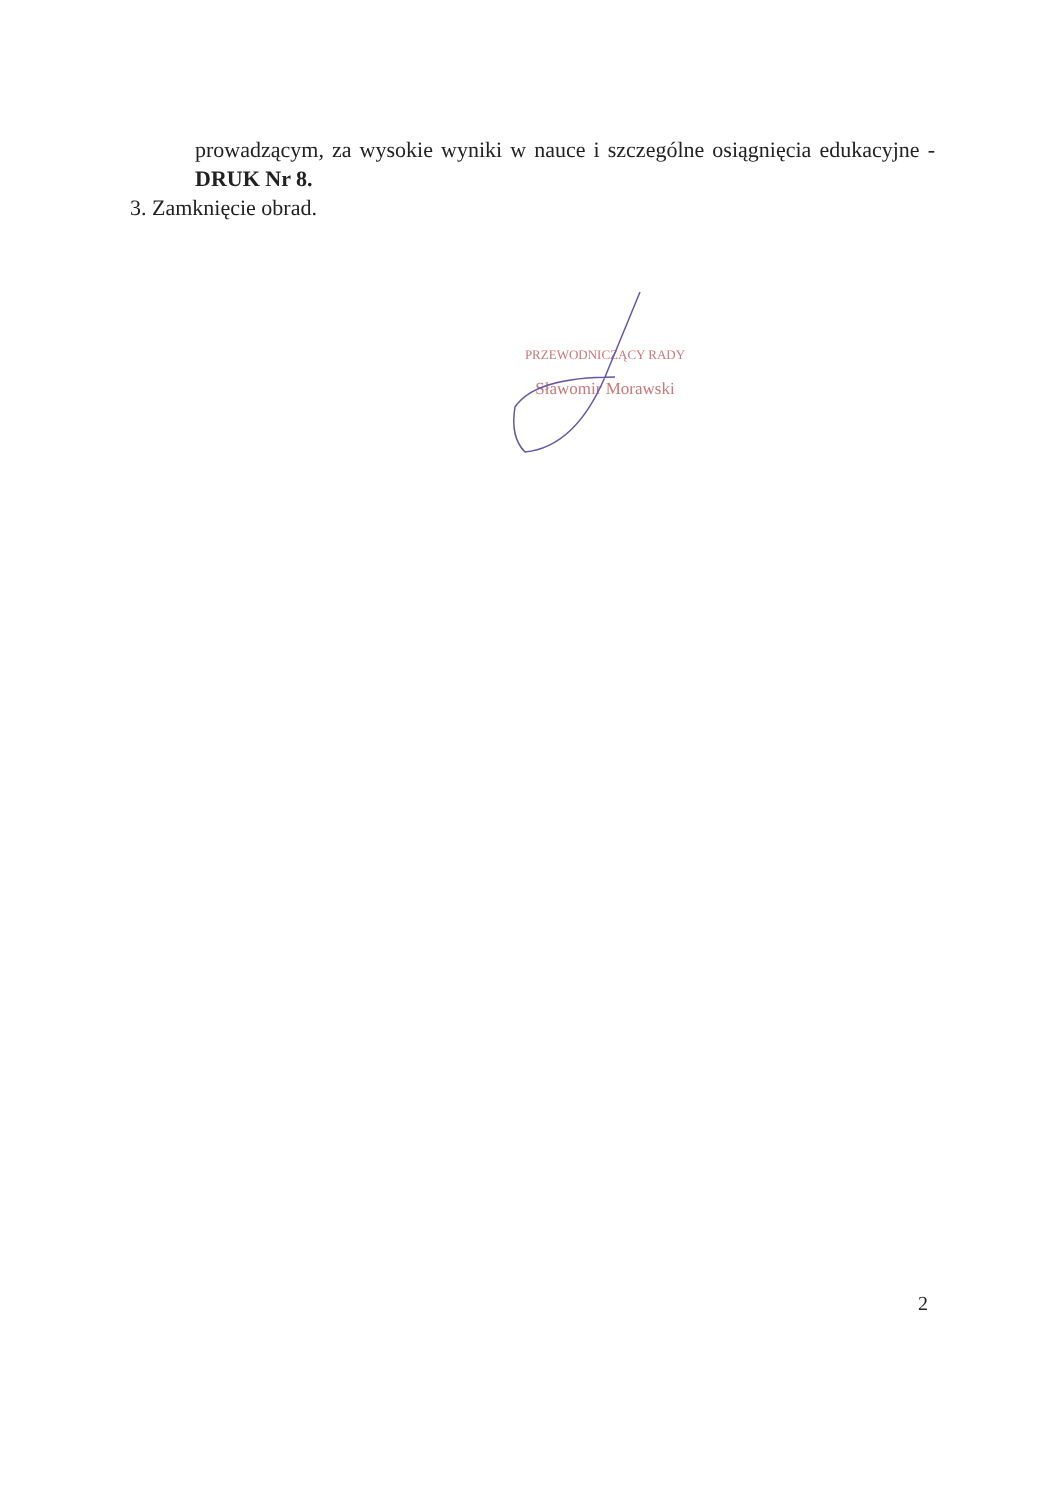prowadzącym, za wysokie wyniki w nauce i szczególne osiągnięcia edukacyjne - DRUK Nr 8.
3. Zamknięcie obrad.
PRZEWODNICZĄCY RADY
Sławomir Morawski
2